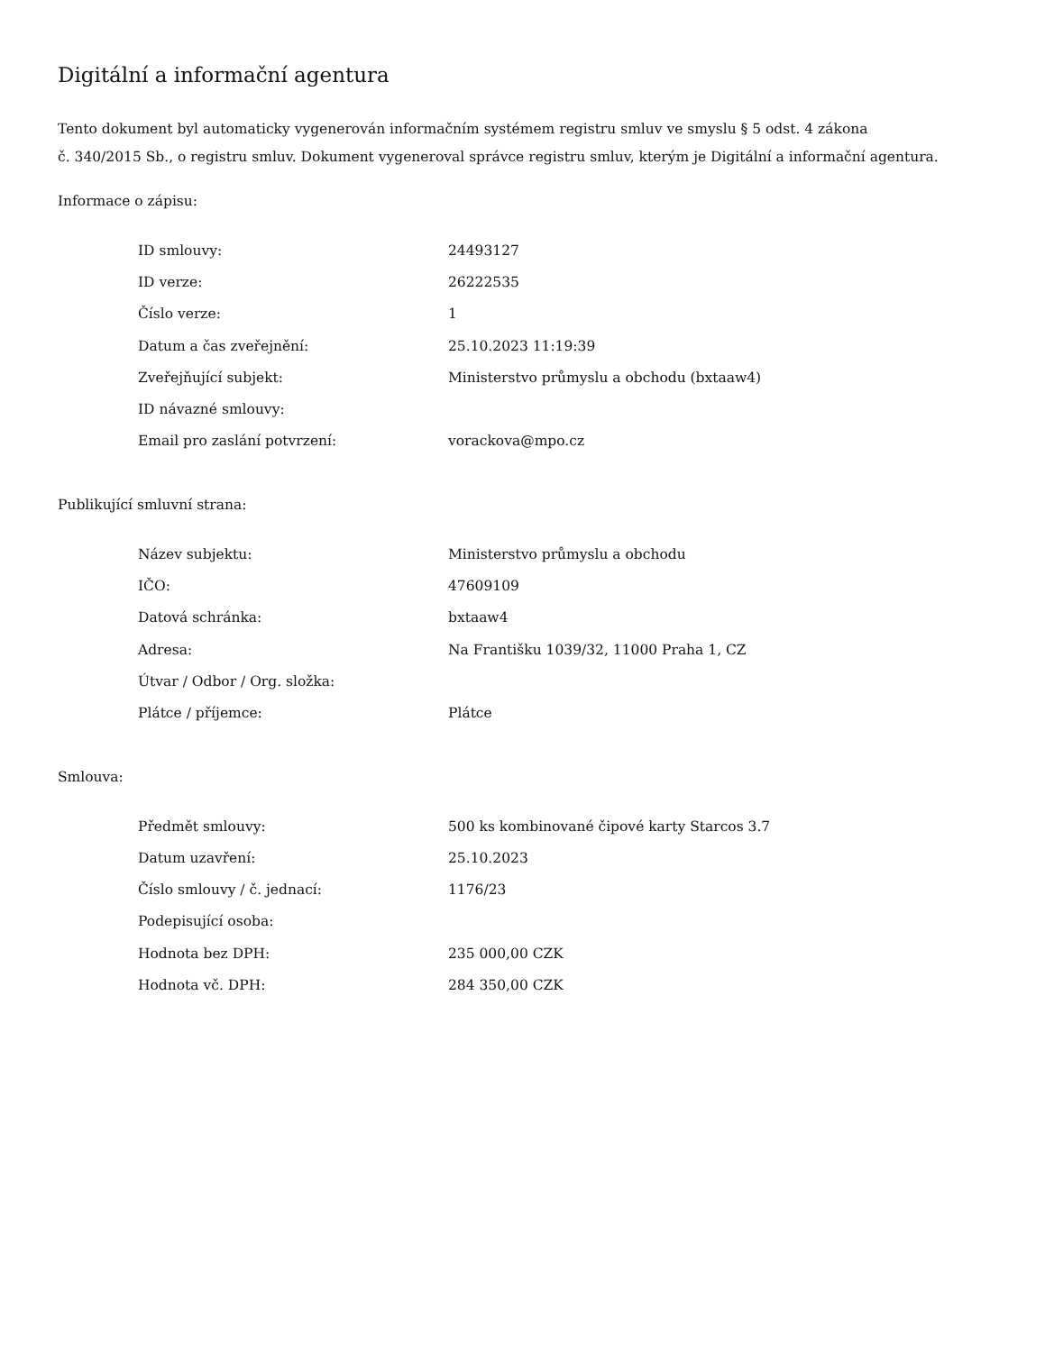Digitální a informační agentura
Tento dokument byl automaticky vygenerován informačním systémem registru smluv ve smyslu § 5 odst. 4 zákona
č. 340/2015 Sb., o registru smluv. Dokument vygeneroval správce registru smluv, kterým je Digitální a informační agentura.
Informace o zápisu:
| ID smlouvy: | 24493127 |
| ID verze: | 26222535 |
| Číslo verze: | 1 |
| Datum a čas zveřejnění: | 25.10.2023 11:19:39 |
| Zveřejňující subjekt: | Ministerstvo průmyslu a obchodu (bxtaaw4) |
| ID návazné smlouvy: | |
| Email pro zaslání potvrzení: | vorackova@mpo.cz |
Publikující smluvní strana:
| Název subjektu: | Ministerstvo průmyslu a obchodu |
| IČO: | 47609109 |
| Datová schránka: | bxtaaw4 |
| Adresa: | Na Františku 1039/32, 11000 Praha 1, CZ |
| Útvar / Odbor / Org. složka: | |
| Plátce / příjemce: | Plátce |
Smlouva:
| Předmět smlouvy: | 500 ks kombinované čipové karty Starcos 3.7 |
| Datum uzavření: | 25.10.2023 |
| Číslo smlouvy / č. jednací: | 1176/23 |
| Podepisující osoba: | |
| Hodnota bez DPH: | 235 000,00 CZK |
| Hodnota vč. DPH: | 284 350,00 CZK |